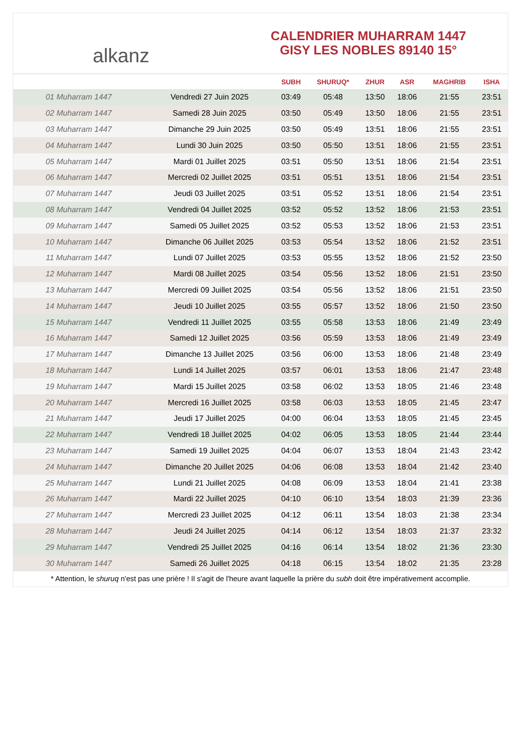alkanz
CALENDRIER MUHARRAM 1447
GISY LES NOBLES 89140 15°
| | | SUBH | SHURUQ* | ZHUR | ASR | MAGHRIB | ISHA |
| --- | --- | --- | --- | --- | --- | --- | --- |
| 01 Muharram 1447 | Vendredi 27 Juin 2025 | 03:49 | 05:48 | 13:50 | 18:06 | 21:55 | 23:51 |
| 02 Muharram 1447 | Samedi 28 Juin 2025 | 03:50 | 05:49 | 13:50 | 18:06 | 21:55 | 23:51 |
| 03 Muharram 1447 | Dimanche 29 Juin 2025 | 03:50 | 05:49 | 13:51 | 18:06 | 21:55 | 23:51 |
| 04 Muharram 1447 | Lundi 30 Juin 2025 | 03:50 | 05:50 | 13:51 | 18:06 | 21:55 | 23:51 |
| 05 Muharram 1447 | Mardi 01 Juillet 2025 | 03:51 | 05:50 | 13:51 | 18:06 | 21:54 | 23:51 |
| 06 Muharram 1447 | Mercredi 02 Juillet 2025 | 03:51 | 05:51 | 13:51 | 18:06 | 21:54 | 23:51 |
| 07 Muharram 1447 | Jeudi 03 Juillet 2025 | 03:51 | 05:52 | 13:51 | 18:06 | 21:54 | 23:51 |
| 08 Muharram 1447 | Vendredi 04 Juillet 2025 | 03:52 | 05:52 | 13:52 | 18:06 | 21:53 | 23:51 |
| 09 Muharram 1447 | Samedi 05 Juillet 2025 | 03:52 | 05:53 | 13:52 | 18:06 | 21:53 | 23:51 |
| 10 Muharram 1447 | Dimanche 06 Juillet 2025 | 03:53 | 05:54 | 13:52 | 18:06 | 21:52 | 23:51 |
| 11 Muharram 1447 | Lundi 07 Juillet 2025 | 03:53 | 05:55 | 13:52 | 18:06 | 21:52 | 23:50 |
| 12 Muharram 1447 | Mardi 08 Juillet 2025 | 03:54 | 05:56 | 13:52 | 18:06 | 21:51 | 23:50 |
| 13 Muharram 1447 | Mercredi 09 Juillet 2025 | 03:54 | 05:56 | 13:52 | 18:06 | 21:51 | 23:50 |
| 14 Muharram 1447 | Jeudi 10 Juillet 2025 | 03:55 | 05:57 | 13:52 | 18:06 | 21:50 | 23:50 |
| 15 Muharram 1447 | Vendredi 11 Juillet 2025 | 03:55 | 05:58 | 13:53 | 18:06 | 21:49 | 23:49 |
| 16 Muharram 1447 | Samedi 12 Juillet 2025 | 03:56 | 05:59 | 13:53 | 18:06 | 21:49 | 23:49 |
| 17 Muharram 1447 | Dimanche 13 Juillet 2025 | 03:56 | 06:00 | 13:53 | 18:06 | 21:48 | 23:49 |
| 18 Muharram 1447 | Lundi 14 Juillet 2025 | 03:57 | 06:01 | 13:53 | 18:06 | 21:47 | 23:48 |
| 19 Muharram 1447 | Mardi 15 Juillet 2025 | 03:58 | 06:02 | 13:53 | 18:05 | 21:46 | 23:48 |
| 20 Muharram 1447 | Mercredi 16 Juillet 2025 | 03:58 | 06:03 | 13:53 | 18:05 | 21:45 | 23:47 |
| 21 Muharram 1447 | Jeudi 17 Juillet 2025 | 04:00 | 06:04 | 13:53 | 18:05 | 21:45 | 23:45 |
| 22 Muharram 1447 | Vendredi 18 Juillet 2025 | 04:02 | 06:05 | 13:53 | 18:05 | 21:44 | 23:44 |
| 23 Muharram 1447 | Samedi 19 Juillet 2025 | 04:04 | 06:07 | 13:53 | 18:04 | 21:43 | 23:42 |
| 24 Muharram 1447 | Dimanche 20 Juillet 2025 | 04:06 | 06:08 | 13:53 | 18:04 | 21:42 | 23:40 |
| 25 Muharram 1447 | Lundi 21 Juillet 2025 | 04:08 | 06:09 | 13:53 | 18:04 | 21:41 | 23:38 |
| 26 Muharram 1447 | Mardi 22 Juillet 2025 | 04:10 | 06:10 | 13:54 | 18:03 | 21:39 | 23:36 |
| 27 Muharram 1447 | Mercredi 23 Juillet 2025 | 04:12 | 06:11 | 13:54 | 18:03 | 21:38 | 23:34 |
| 28 Muharram 1447 | Jeudi 24 Juillet 2025 | 04:14 | 06:12 | 13:54 | 18:03 | 21:37 | 23:32 |
| 29 Muharram 1447 | Vendredi 25 Juillet 2025 | 04:16 | 06:14 | 13:54 | 18:02 | 21:36 | 23:30 |
| 30 Muharram 1447 | Samedi 26 Juillet 2025 | 04:18 | 06:15 | 13:54 | 18:02 | 21:35 | 23:28 |
* Attention, le shuruq n'est pas une prière ! Il s'agit de l'heure avant laquelle la prière du subh doit être impérativement accomplie.